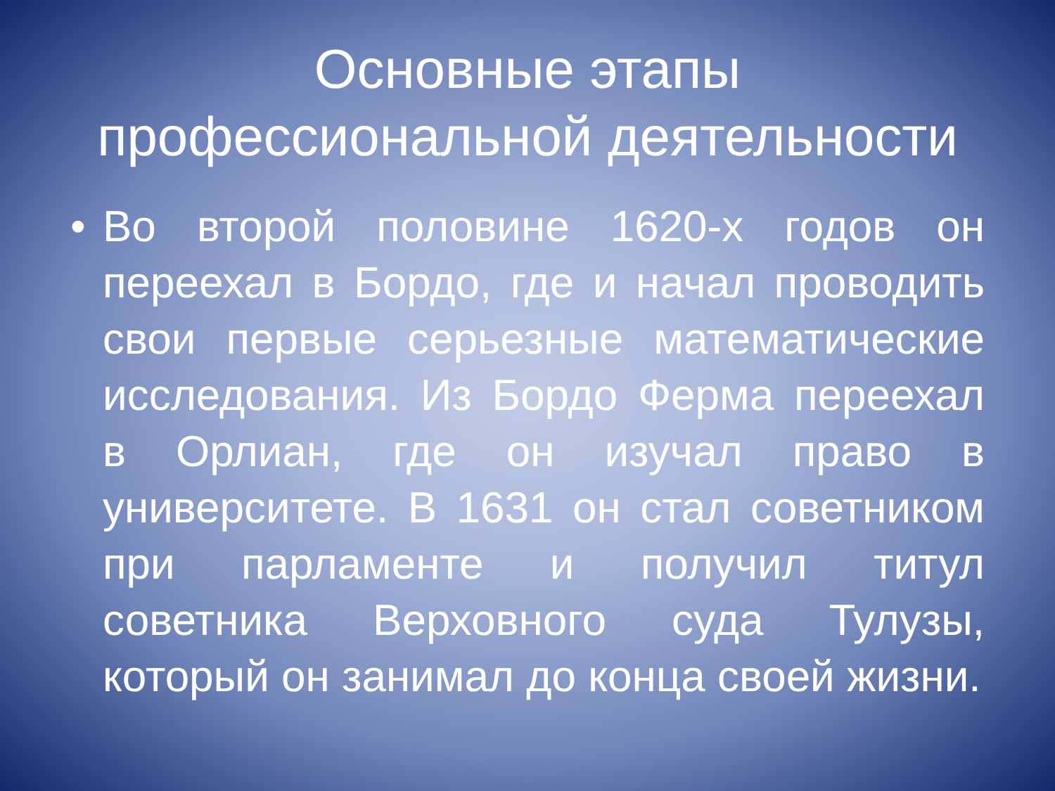Основные этапы
профессиональной деятельности
• Во второй половине 1620-х годов он переехал в Бордо, где и начал проводить свои первые серьезные математические исследования. Из Бордо Ферма переехал в Орлиан, где он изучал право в университете. В 1631 он стал советником при парламенте и получил титул советника Верховного суда Тулузы, который он занимал до конца своей жизни.